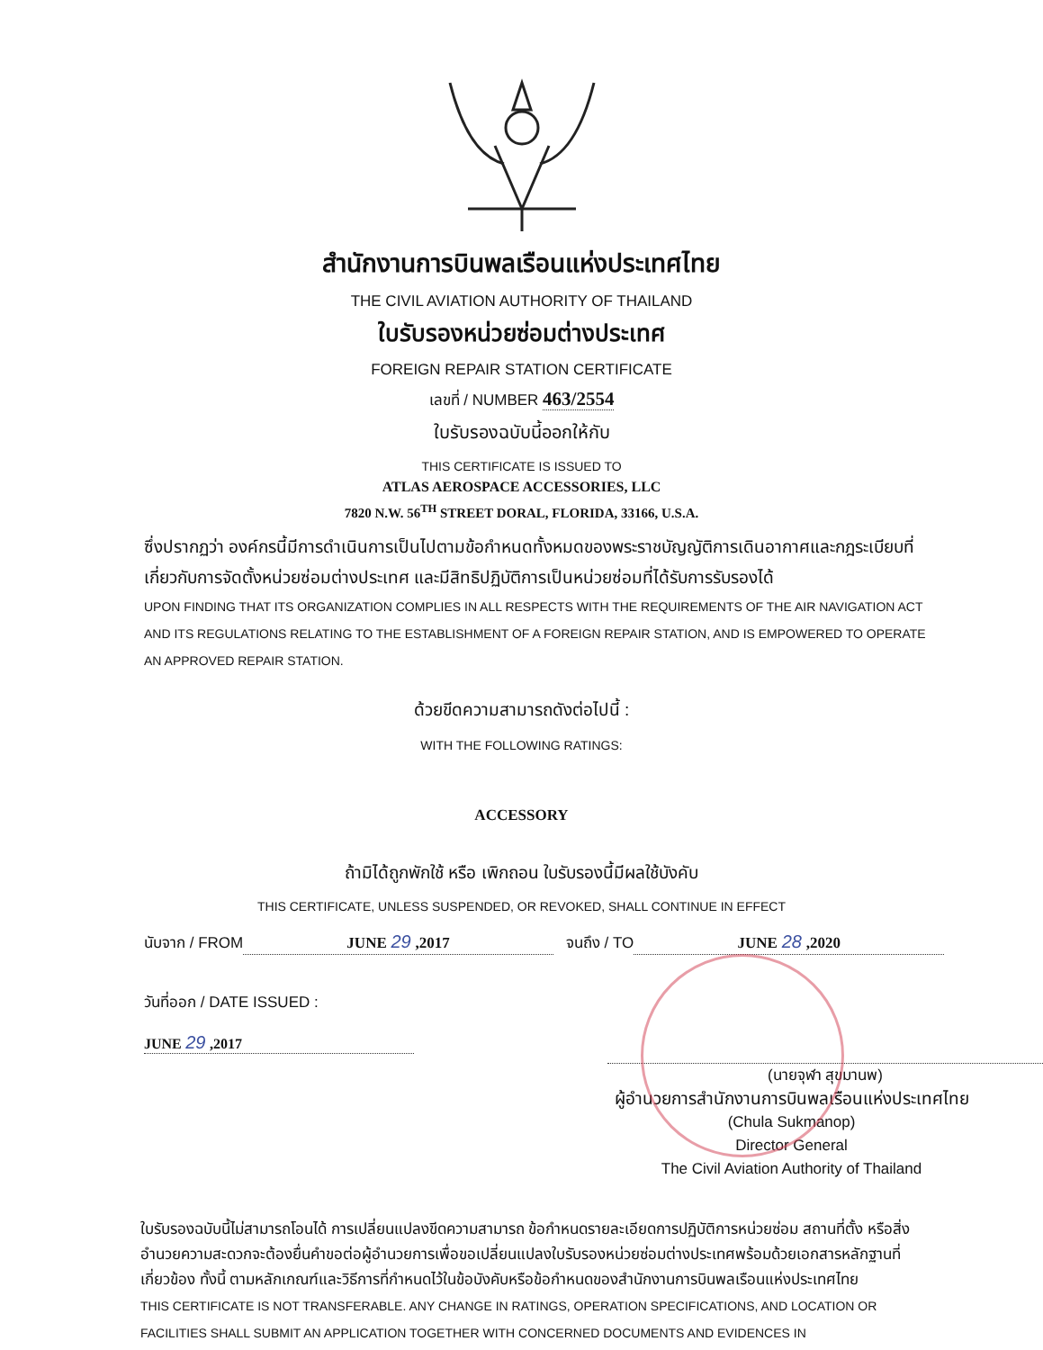สำนักงานการบินพลเรือนแห่งประเทศไทย
THE CIVIL AVIATION AUTHORITY OF THAILAND
ใบรับรองหน่วยซ่อมต่างประเทศ
FOREIGN REPAIR STATION CERTIFICATE
เลขที่ / NUMBER 463/2554
ใบรับรองฉบับนี้ออกให้กับ
THIS CERTIFICATE IS ISSUED TO
ATLAS AEROSPACE ACCESSORIES, LLC
7820 N.W. 56<sup>TH</sup> STREET DORAL, FLORIDA, 33166, U.S.A.
ซึ่งปรากฏว่า องค์กรนี้มีการดำเนินการเป็นไปตามข้อกำหนดทั้งหมดของพระราชบัญญัติการเดินอากาศและกฎระเบียบที่เกี่ยวกับการจัดตั้งหน่วยซ่อมต่างประเทศ และมีสิทธิปฏิบัติการเป็นหน่วยซ่อมที่ได้รับการรับรองได้
UPON FINDING THAT ITS ORGANIZATION COMPLIES IN ALL RESPECTS WITH THE REQUIREMENTS OF THE AIR NAVIGATION ACT AND ITS REGULATIONS RELATING TO THE ESTABLISHMENT OF A FOREIGN REPAIR STATION, AND IS EMPOWERED TO OPERATE AN APPROVED REPAIR STATION.
ด้วยขีดความสามารถดังต่อไปนี้ :
WITH THE FOLLOWING RATINGS:
ACCESSORY
ถ้ามิได้ถูกพักใช้ หรือ เพิกถอน ใบรับรองนี้มีผลใช้บังคับ
THIS CERTIFICATE, UNLESS SUSPENDED, OR REVOKED, SHALL CONTINUE IN EFFECT
นับจาก / FROM JUNE 29 ,2017 จนถึง / TO JUNE 28 ,2020
วันที่ออก / DATE ISSUED :
JUNE 29 ,2017
(นายจุฬา สุขมานพ)
ผู้อำนวยการสำนักงานการบินพลเรือนแห่งประเทศไทย
(Chula Sukmanop)
Director General
The Civil Aviation Authority of Thailand
ใบรับรองฉบับนี้ไม่สามารถโอนได้ การเปลี่ยนแปลงขีดความสามารถ ข้อกำหนดรายละเอียดการปฏิบัติการหน่วยซ่อม สถานที่ตั้ง หรือสิ่งอำนวยความสะดวกจะต้องยื่นคำขอต่อผู้อำนวยการเพื่อขอเปลี่ยนแปลงใบรับรองหน่วยซ่อมต่างประเทศพร้อมด้วยเอกสารหลักฐานที่เกี่ยวข้อง ทั้งนี้ ตามหลักเกณฑ์และวิธีการที่กำหนดไว้ในข้อบังคับหรือข้อกำหนดของสำนักงานการบินพลเรือนแห่งประเทศไทย
THIS CERTIFICATE IS NOT TRANSFERABLE. ANY CHANGE IN RATINGS, OPERATION SPECIFICATIONS, AND LOCATION OR FACILITIES SHALL SUBMIT AN APPLICATION TOGETHER WITH CONCERNED DOCUMENTS AND EVIDENCES IN